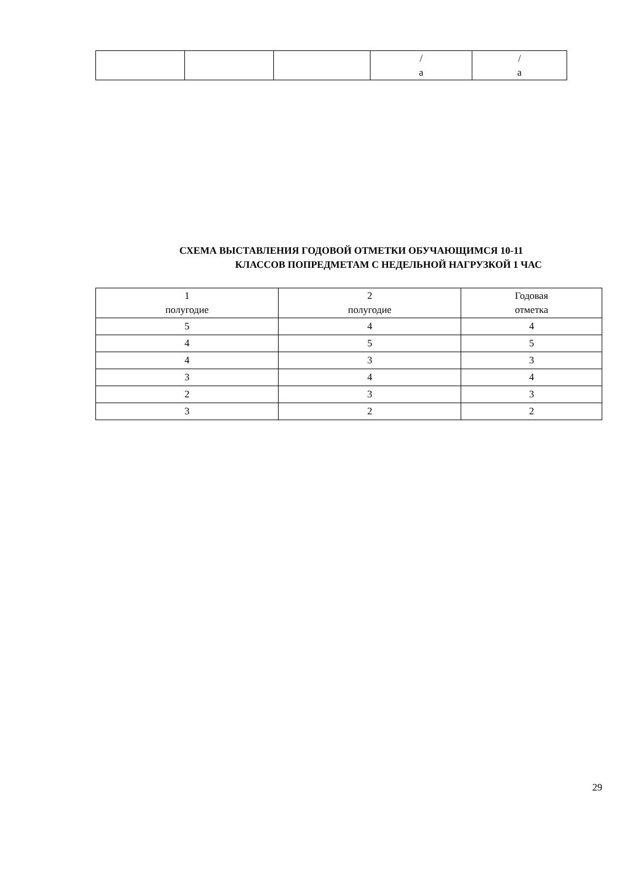| | | | / а | / а |
СХЕМА ВЫСТАВЛЕНИЯ ГОДОВОЙ ОТМЕТКИ ОБУЧАЮЩИМСЯ 10-11
КЛАССОВ ПОПРЕДМЕТАМ С НЕДЕЛЬНОЙ НАГРУЗКОЙ 1 ЧАС
| 1 полугодие | 2 полугодие | Годовая отметка |
| 5 | 4 | 4 |
| 4 | 5 | 5 |
| 4 | 3 | 3 |
| 3 | 4 | 4 |
| 2 | 3 | 3 |
| 3 | 2 | 2 |
29